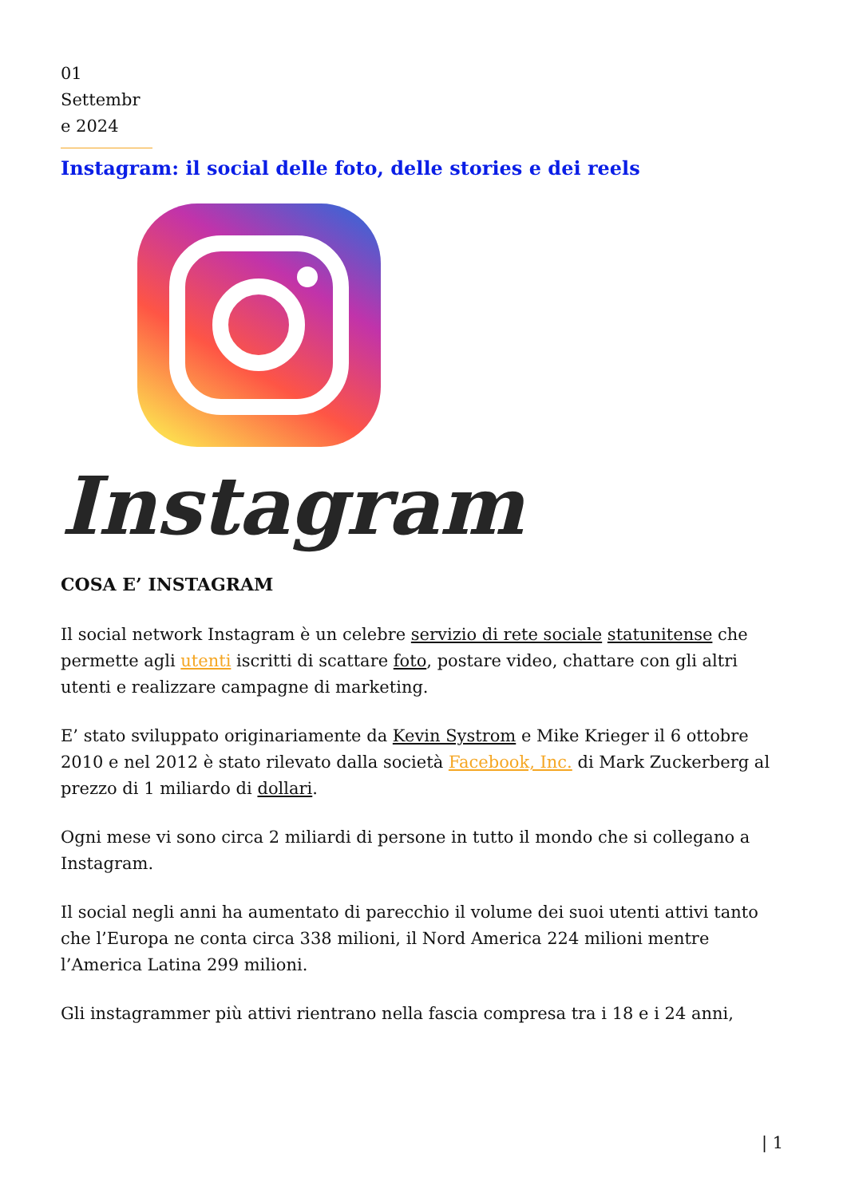01 Settembr e 2024
Instagram: il social delle foto, delle stories e dei reels
Instagram
COSA E’ INSTAGRAM
Il social network Instagram è un celebre servizio di rete sociale statunitense che permette agli utenti iscritti di scattare foto, postare video, chattare con gli altri utenti e realizzare campagne di marketing.
E’ stato sviluppato originariamente da Kevin Systrom e Mike Krieger il 6 ottobre 2010 e nel 2012 è stato rilevato dalla società Facebook, Inc. di Mark Zuckerberg al prezzo di 1 miliardo di dollari.
Ogni mese vi sono circa 2 miliardi di persone in tutto il mondo che si collegano a Instagram.
Il social negli anni ha aumentato di parecchio il volume dei suoi utenti attivi tanto che l’Europa ne conta circa 338 milioni, il Nord America 224 milioni mentre l’America Latina 299 milioni.
Gli instagrammer più attivi rientrano nella fascia compresa tra i 18 e i 24 anni,
| 1